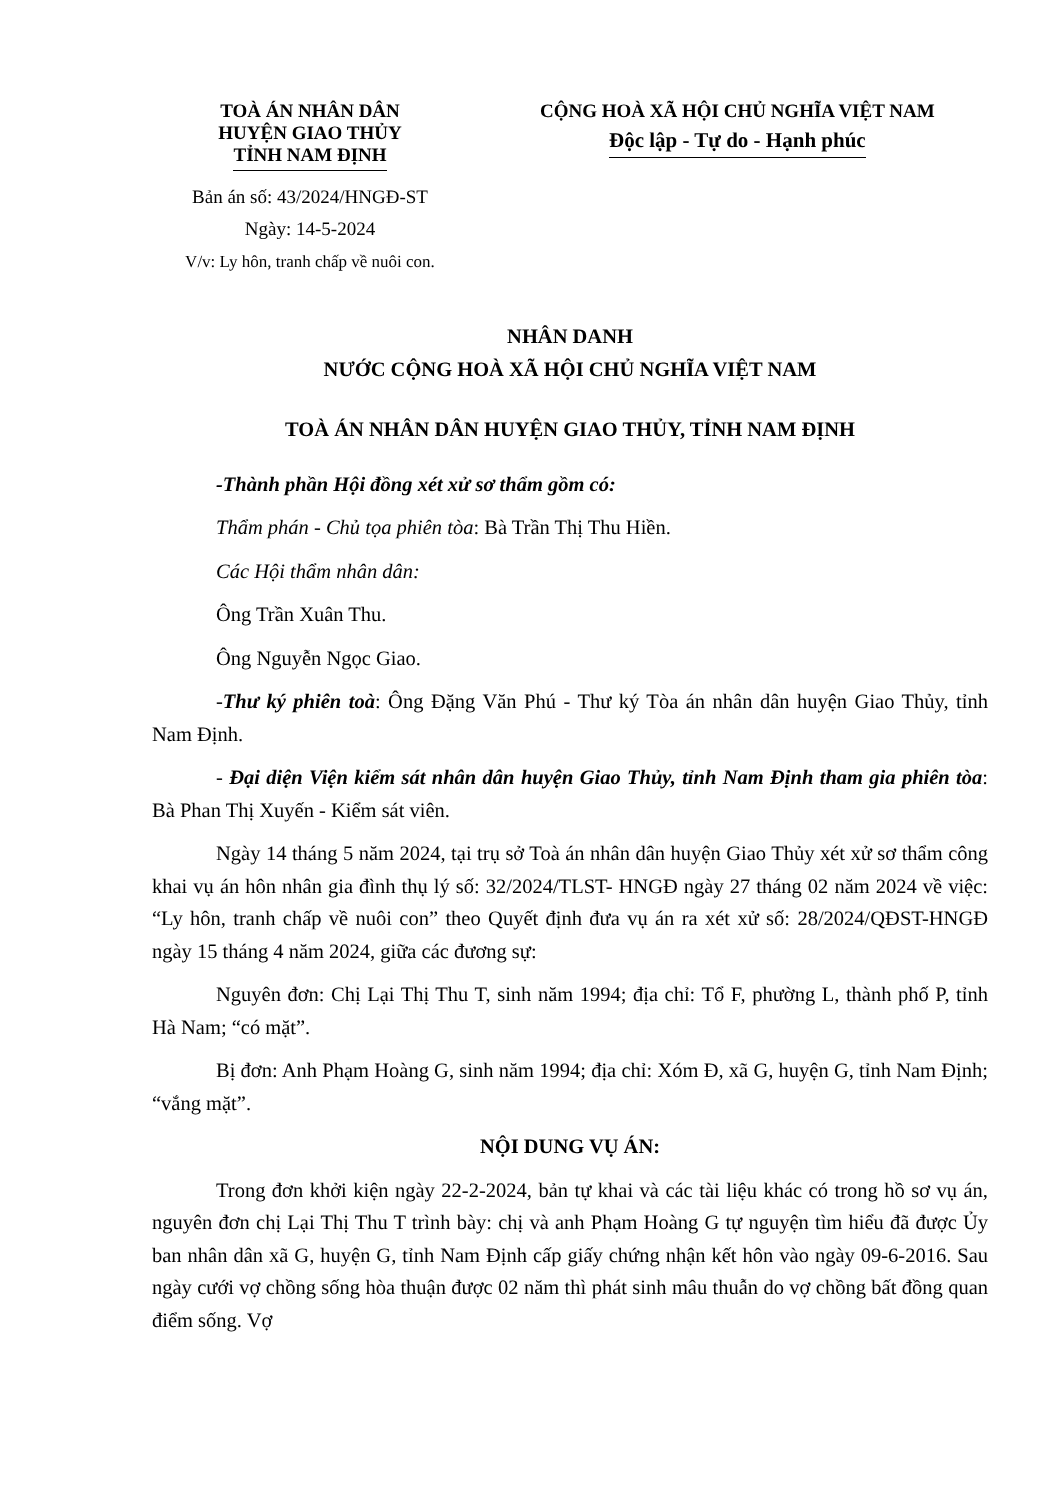TOÀ ÁN NHÂN DÂN
HUYỆN GIAO THỦY
TỈNH NAM ĐỊNH
Bản án số: 43/2024/HNGĐ-ST
Ngày: 14-5-2024
V/v: Ly hôn, tranh chấp về nuôi con.
CỘNG HOÀ XÃ HỘI CHỦ NGHĨA VIỆT NAM
Độc lập - Tự do - Hạnh phúc
NHÂN DANH
NƯỚC CỘNG HOÀ XÃ HỘI CHỦ NGHĨA VIỆT NAM
TOÀ ÁN NHÂN DÂN HUYỆN GIAO THỦY, TỈNH NAM ĐỊNH
-Thành phần Hội đồng xét xử sơ thẩm gồm có:
Thẩm phán - Chủ tọa phiên tòa: Bà Trần Thị Thu Hiền.
Các Hội thẩm nhân dân:
Ông Trần Xuân Thu.
Ông Nguyễn Ngọc Giao.
-Thư ký phiên toà: Ông Đặng Văn Phú - Thư ký Tòa án nhân dân huyện Giao Thủy, tỉnh Nam Định.
- Đại diện Viện kiểm sát nhân dân huyện Giao Thủy, tỉnh Nam Định tham gia phiên tòa: Bà Phan Thị Xuyến - Kiểm sát viên.
Ngày 14 tháng 5 năm 2024, tại trụ sở Toà án nhân dân huyện Giao Thủy xét xử sơ thẩm công khai vụ án hôn nhân gia đình thụ lý số: 32/2024/TLST- HNGĐ ngày 27 tháng 02 năm 2024 về việc: “Ly hôn, tranh chấp về nuôi con” theo Quyết định đưa vụ án ra xét xử số: 28/2024/QĐST-HNGĐ ngày 15 tháng 4 năm 2024, giữa các đương sự:
Nguyên đơn: Chị Lại Thị Thu T, sinh năm 1994; địa chỉ: Tổ F, phường L, thành phố P, tỉnh Hà Nam; “có mặt”.
Bị đơn: Anh Phạm Hoàng G, sinh năm 1994; địa chỉ: Xóm Đ, xã G, huyện G, tỉnh Nam Định; “vắng mặt”.
NỘI DUNG VỤ ÁN:
Trong đơn khởi kiện ngày 22-2-2024, bản tự khai và các tài liệu khác có trong hồ sơ vụ án, nguyên đơn chị Lại Thị Thu T trình bày: chị và anh Phạm Hoàng G tự nguyện tìm hiểu đã được Ủy ban nhân dân xã G, huyện G, tỉnh Nam Định cấp giấy chứng nhận kết hôn vào ngày 09-6-2016. Sau ngày cưới vợ chồng sống hòa thuận được 02 năm thì phát sinh mâu thuẫn do vợ chồng bất đồng quan điểm sống. Vợ